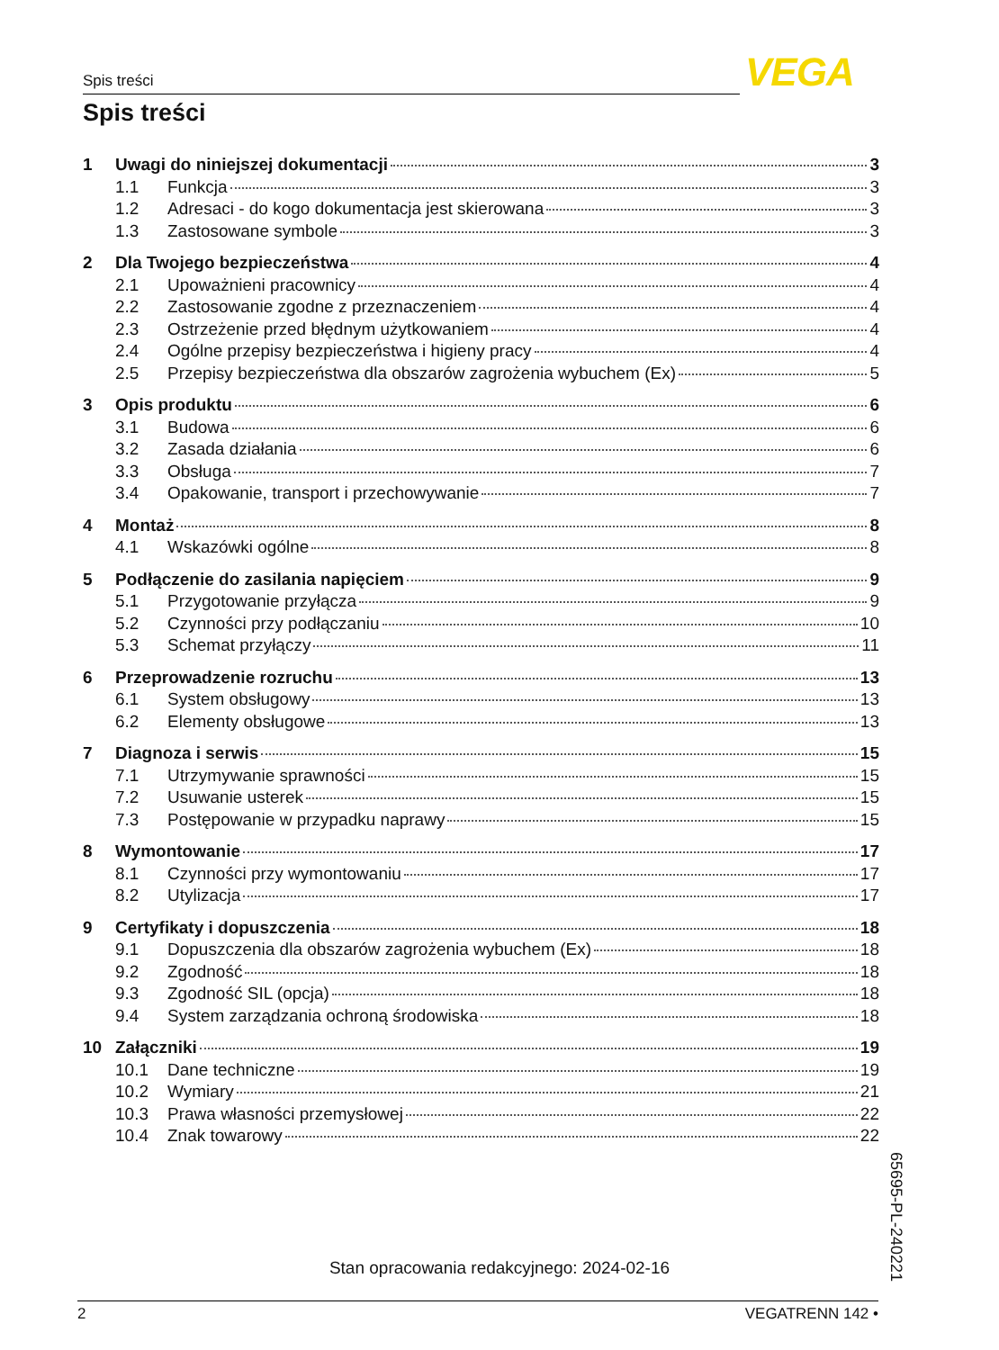Spis treści VEGA
Spis treści
1 Uwagi do niniejszej dokumentacji 3
1.1 Funkcja 3
1.2 Adresaci - do kogo dokumentacja jest skierowana 3
1.3 Zastosowane symbole 3
2 Dla Twojego bezpieczeństwa 4
2.1 Upoważnieni pracownicy 4
2.2 Zastosowanie zgodne z przeznaczeniem 4
2.3 Ostrzeżenie przed błędnym użytkowaniem 4
2.4 Ogólne przepisy bezpieczeństwa i higieny pracy 4
2.5 Przepisy bezpieczeństwa dla obszarów zagrożenia wybuchem (Ex) 5
3 Opis produktu 6
3.1 Budowa 6
3.2 Zasada działania 6
3.3 Obsługa 7
3.4 Opakowanie, transport i przechowywanie 7
4 Montaż 8
4.1 Wskazówki ogólne 8
5 Podłączenie do zasilania napięciem 9
5.1 Przygotowanie przyłącza 9
5.2 Czynności przy podłączaniu 10
5.3 Schemat przyłączy 11
6 Przeprowadzenie rozruchu 13
6.1 System obsługowy 13
6.2 Elementy obsługowe 13
7 Diagnoza i serwis 15
7.1 Utrzymywanie sprawności 15
7.2 Usuwanie usterek 15
7.3 Postępowanie w przypadku naprawy 15
8 Wymontowanie 17
8.1 Czynności przy wymontowaniu 17
8.2 Utylizacja 17
9 Certyfikaty i dopuszczenia 18
9.1 Dopuszczenia dla obszarów zagrożenia wybuchem (Ex) 18
9.2 Zgodność 18
9.3 Zgodność SIL (opcja) 18
9.4 System zarządzania ochroną środowiska 18
10 Załączniki 19
10.1 Dane techniczne 19
10.2 Wymiary 21
10.3 Prawa własności przemysłowej 22
10.4 Znak towarowy 22
Stan opracowania redakcyjnego: 2024-02-16
65695-PL-240221
2 VEGATRENN 142 •